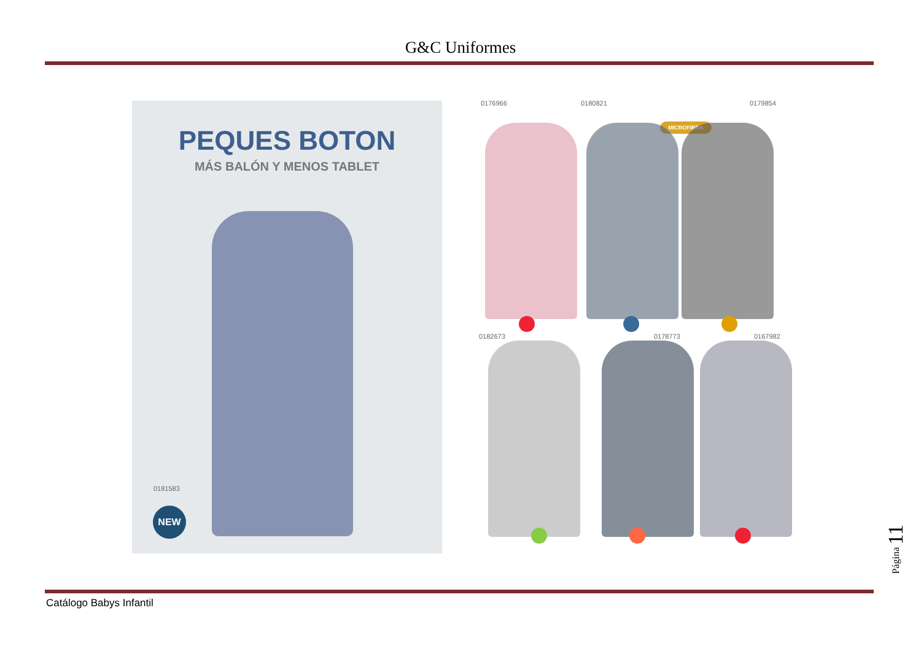G&C Uniformes
PEQUES BOTON
MÁS BALÓN Y MENOS TABLET
0181583
NEW
0176966 0180821 0179854
MICROFIBRA
0182673 0178773 0167982
Catálogo Babys Infantil
Página 11